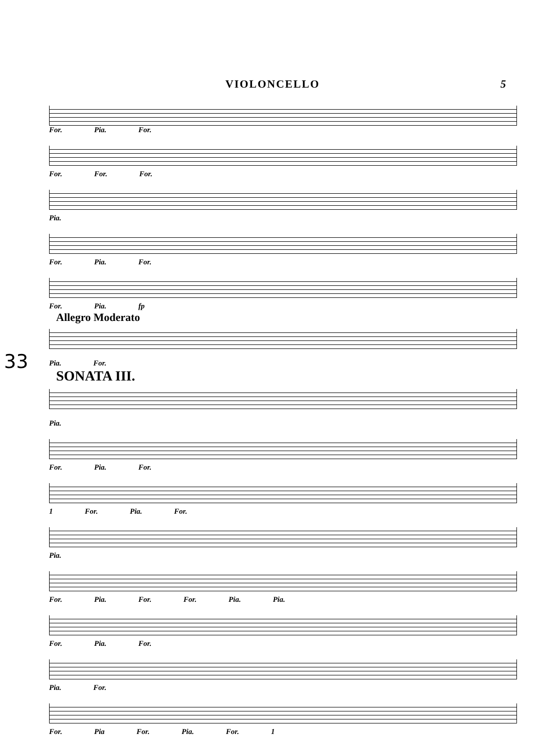VIOLONCELLO 5
For. Pia. For.
For. For. For.
Pia.
For. Pia. For.
For. Pia. fp
Allegro Moderato
Pia. For.
33
SONATA III.
Pia.
For. Pia. For.
1 For. Pia. For.
Pia.
For. Pia. For. For. Pia. Pia.
For. Pia. For.
Pia. For.
For. Pia For. Pia. For. 1